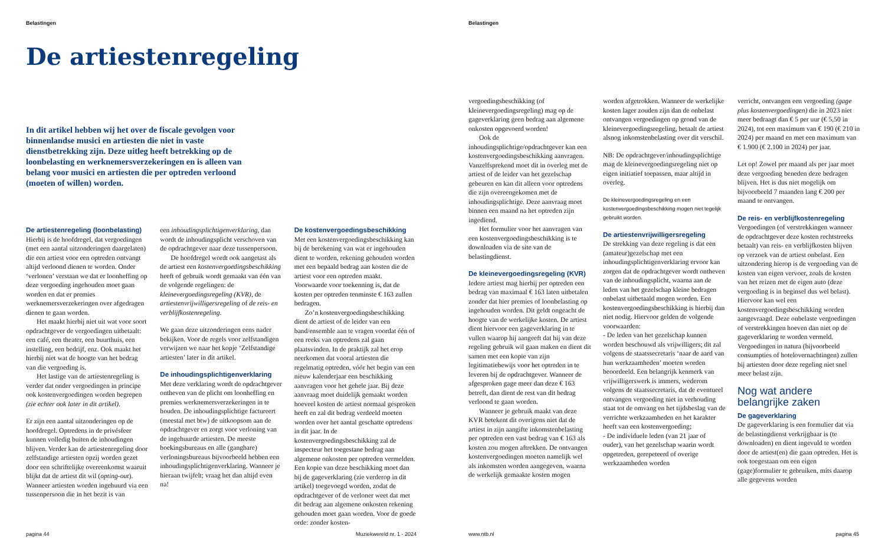Belastingen
De artiestenregeling
In dit artikel hebben wij het over de fiscale gevolgen voor binnenlandse musici en artiesten die niet in vaste dienstbetrekking zijn. Deze uitleg heeft betrekking op de loonbelasting en werknemersverzekeringen en is alleen van belang voor musici en artiesten die per optreden verloond (moeten of willen) worden.
De artiestenregeling (loonbelasting)
Hierbij is de hoofdregel, dat vergoedingen (met een aantal uitzonderingen daargelaten) die een artiest voor een optreden ontvangt altijd verloond dienen te worden. Onder ‘verlonen’ verstaan we dat er loonheffing op deze vergoeding ingehouden moet gaan worden en dat er premies werknemersverzekeringen over afgedragen dienen te gaan worden.
Het maakt hierbij niet uit wat voor soort opdrachtgever de vergoedingen uitbetaalt: een café, een theater, een buurthuis, een instelling, een bedrijf, enz. Ook maakt het hierbij niet wat de hoogte van het bedrag van die vergoeding is.
Het lastige van de artiestenregeling is verder dat onder vergoedingen in principe ook kostenvergoedingen worden begrepen (zie echter ook later in dit artikel).
Er zijn een aantal uitzonderingen op de hoofdregel. Optredens in de privésfeer kunnen volledig buiten de inhoudingen blijven. Verder kan de artiestenregeling door zelfstandige artiesten opzij worden gezet door een schriftelijke overeenkomst waaruit blijkt dat de artiest dit wil (opting-out). Wanneer artiesten worden ingehuurd via een tussenpersoon die in het bezit is van
een inhoudingsplichtigenverklaring, dan wordt de inhoudingsplicht verschoven van de opdrachtgever naar deze tussenpersoon.
De hoofdregel wordt ook aangetast als de artiest een kostenvergoedingsbeschikking heeft of gebruik wordt gemaakt van één van de volgende regelingen: de kleinevergoedingsregeling (KVR), de artiestenvrijwilligersregeling of de reis- en verblijfkostenregeling.
We gaan deze uitzonderingen eens nader bekijken. Voor de regels voor zelfstandigen verwijzen we naar het kopje ‘Zelfstandige artiesten’ later in dit artikel.
De inhoudingsplichtigenverklaring
Met deze verklaring wordt de opdrachtgever ontheven van de plicht om loonheffing en premies werknemersverzekeringen in te houden. De inhoudingsplichtige factureert (meestal met btw) de uitkoopsom aan de opdrachtgever en zorgt voor verloning van de ingehuurde artiesten. De meeste boekingsbureaus en alle (gangbare) verloningsbureaus bijvoorbeeld hebben een inhoudingsplichtigenverklaring. Wanneer je hieraan twijfelt; vraag het dan altijd even na!
De kostenvergoedingsbeschikking
Met een kostenvergoedingsbeschikking kan bij de berekening van wat er ingehouden dient te worden, rekening gehouden worden met een bepaald bedrag aan kosten die de artiest voor een optreden maakt. Voorwaarde voor toekenning is, dat de kosten per optreden tenminste € 163 zullen bedragen.
Zo’n kostenvergoedingsbeschikking dient de artiest of de leider van een band/ensemble aan te vragen voordat één of een reeks van optredens zal gaan plaatsvinden. In de praktijk zal het erop neerkomen dat vooral artiesten die regelmatig optreden, vóór het begin van een nieuw kalenderjaar een beschikking aanvragen voor het gehele jaar. Bij deze aanvraag moet duidelijk gemaakt worden hoeveel kosten de artiest normaal gesproken heeft en zal dit bedrag verdeeld moeten worden over het aantal geschatte optredens in dit jaar. In de kostenvergoedingsbeschikking zal de inspecteur het toegestane bedrag aan algemene onkosten per optreden vermelden. Een kopie van deze beschikking moet dan bij de gageverklaring (zie verderop in dit artikel) toegevoegd worden, zodat de opdrachtgever of de verloner weet dat met dit bedrag aan algemene onkosten rekening gehouden moet gaan worden. Voor de goede orde: zonder kosten-
pagina 44 Muziekwereld nr. 1 - 2024
Belastingen
vergoedingsbeschikking (of kleinevergoedingsregeling) mag op de gageverklaring geen bedrag aan algemene onkosten opgevoerd worden!
Ook de inhoudingsplichtige/opdrachtgever kan een kostenvergoedingsbeschikking aanvragen. Vanzelfsprekend moet dit in overleg met de artiest of de leider van het gezelschap gebeuren en kan dit alleen voor optredens die zijn overeengekomen met de inhoudingsplichtige. Deze aanvraag moet binnen een maand na het optreden zijn ingediend.
Het formulier voor het aanvragen van een kostenvergoedingsbeschikking is te downloaden via de site van de belastingdienst.
De kleinevergoedingsregeling (KVR)
Iedere artiest mag hierbij per optreden een bedrag van maximaal € 163 laten uitbetalen zonder dat hier premies of loonbelasting op ingehouden worden. Dit geldt ongeacht de hoogte van de werkelijke kosten. De artiest dient hiervoor een gageverklaring in te vullen waarop hij aangeeft dat hij van deze regeling gebruik wil gaan maken en dient dit samen met een kopie van zijn legitimatiebewijs voor het optreden in te leveren bij de opdrachtgever. Wanneer de afgesproken gage meer dan deze € 163 betreft, dan dient de rest van dit bedrag verloond te gaan worden.
Wanneer je gebruik maakt van deze KVR betekent dit overigens niet dat de artiest in zijn aangifte inkomstenbelasting per optreden een vast bedrag van € 163 als kosten zou mogen aftrekken. De ontvangen kostenvergoedingen moeten namelijk wel als inkomsten worden aangegeven, waarna de werkelijk gemaakte kosten mogen
worden afgetrokken. Wanneer de werkelijke kosten lager zouden zijn dan de onbelast ontvangen vergoedingen op grond van de kleinevergoedingsregeling, betaalt de artiest alsnog inkomstenbelasting over dit verschil.
NB: De opdrachtgever/inhoudingsplichtige mag de kleinevergoedingsregeling niet op eigen initiatief toepassen, maar altijd in overleg.
De kleinevergoedingsregeling en een kostenvergoedingsbeschikking mogen niet tegelijk gebruikt worden.
De artiestenvrijwilligersregeling
De strekking van deze regeling is dat een (amateur)gezelschap met een inhoudingsplichtigenverklaring ervoor kan zorgen dat de opdrachtgever wordt ontheven van de inhoudingsplicht, waarna aan de leden van het gezelschap kleine bedragen onbelast uitbetaald mogen worden. Een kostenvergoedingsbeschikking is hierbij dan niet nodig. Hiervoor gelden de volgende voorwaarden:
- De leden van het gezelschap kunnen worden beschouwd als vrijwilligers; dit zal volgens de staatssecretaris ‘naar de aard van hun werkzaamheden’ moeten worden beoordeeld. Een belangrijk kenmerk van vrijwilligerswerk is immers, wederom volgens de staatssecretaris, dat de eventueel ontvangen vergoeding niet in verhouding staat tot de omvang en het tijdsbeslag van de verrichte werkzaamheden en het karakter heeft van een kostenvergoeding;
- De individuele leden (van 21 jaar of ouder), van het gezelschap waarin wordt opgetreden, gerepeteerd of overige werkzaamheden worden
verricht, ontvangen een vergoeding (gage plus kostenvergoedingen) die in 2023 niet meer bedraagt dan € 5 per uur (€ 5,50 in 2024), tot een maximum van € 190 (€ 210 in 2024) per maand en met een maximum van € 1.900 (€ 2.100 in 2024) per jaar.
Let op! Zowel per maand als per jaar moet deze vergoeding beneden deze bedragen blijven. Het is dus niet mogelijk om bijvoorbeeld 7 maanden lang € 200 per maand te ontvangen.
De reis- en verblijfkostenregeling
Vergoedingen (of verstrekkingen wanneer de opdrachtgever deze kosten rechtstreeks betaalt) van reis- en verblijfkosten blijven op verzoek van de artiest onbelast. Een uitzondering hierop is de vergoeding van de kosten van eigen vervoer, zoals de kosten van het reizen met de eigen auto (deze vergoeding is in beginsel dus wel belast). Hiervoor kan wel een kostenvergoedingsbeschikking worden aangevraagd. Deze onbelaste vergoedingen of verstrekkingen hoeven dan niet op de gageverklaring te worden vermeld. Vergoedingen in natura (bijvoorbeeld consumpties of hotelovernachtingen) zullen bij artiesten door deze regeling niet snel meer belast zijn.
Nog wat andere belangrijke zaken
De gageverklaring
De gageverklaring is een formulier dat via de belastingdienst verkrijgbaar is (te downloaden) en dient ingevuld te worden door de artiest(en) die gaan optreden. Het is ook toegestaan om een eigen (gage)formulier te gebruiken, mits daarop alle gegevens worden
www.ntb.nl pagina 45